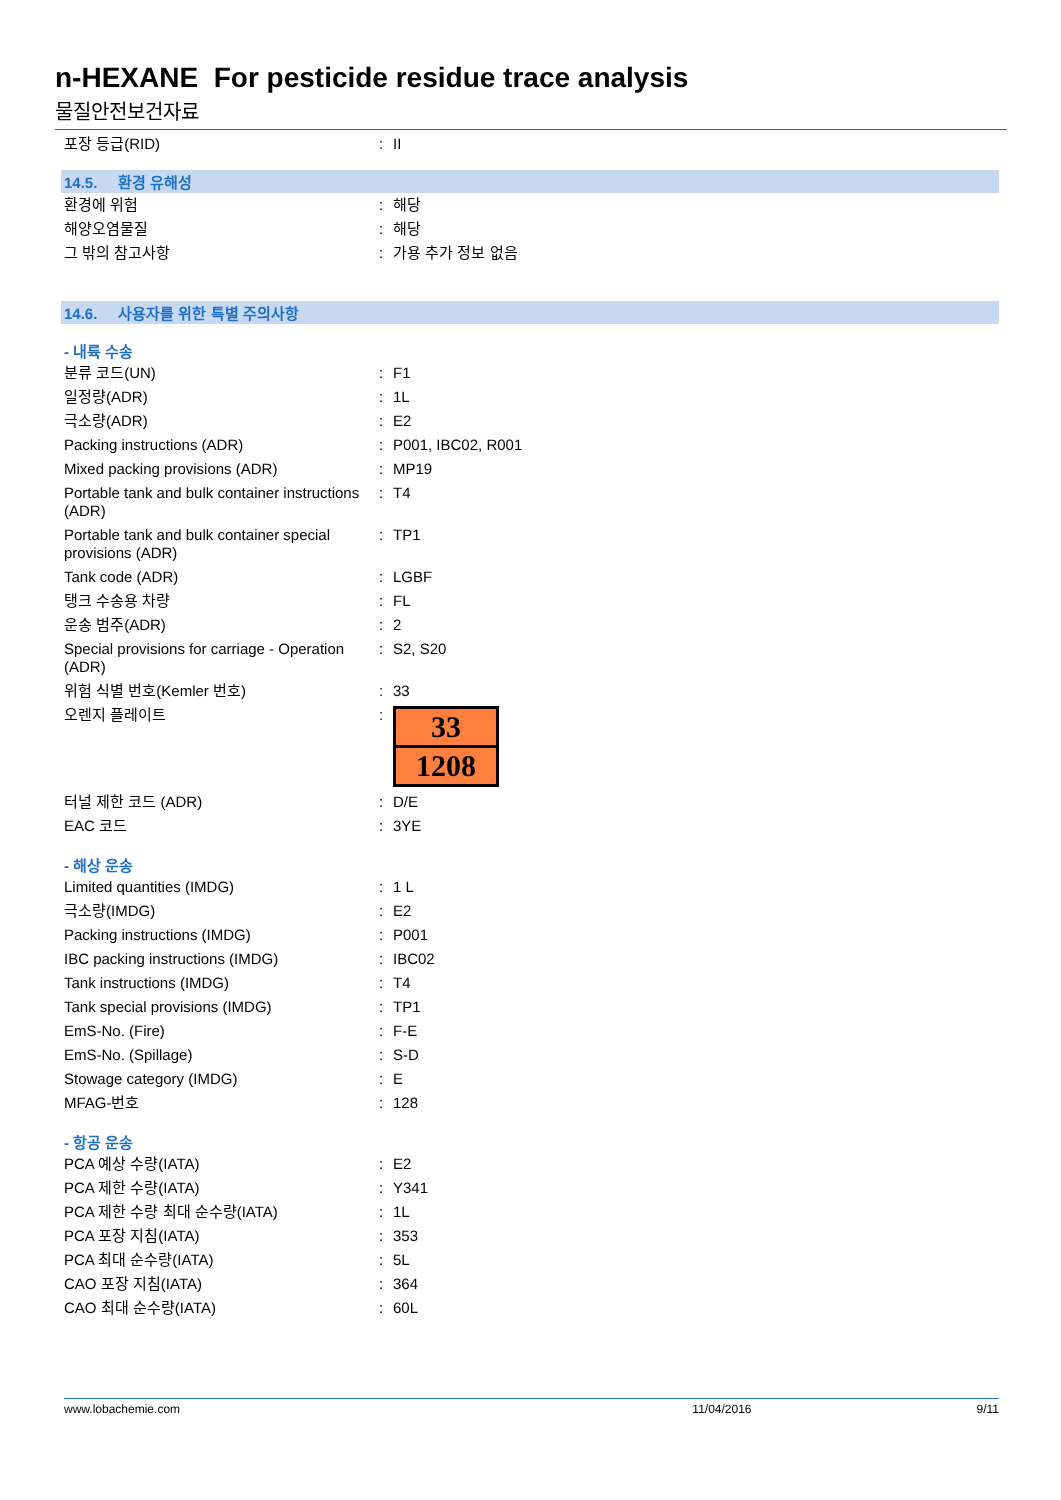n-HEXANE For pesticide residue trace analysis
물질안전보건자료
| 포장 등급(RID) | : | II |
14.5. 환경 유해성
| 환경에 위험 | : | 해당 |
| 해양오염물질 | : | 해당 |
| 그 밖의 참고사항 | : | 가용 추가 정보 없음 |
14.6. 사용자를 위한 특별 주의사항
- 내륙 수송
| 분류 코드(UN) | : | F1 |
| 일정량(ADR) | : | 1L |
| 극소량(ADR) | : | E2 |
| Packing instructions (ADR) | : | P001, IBC02, R001 |
| Mixed packing provisions (ADR) | : | MP19 |
| Portable tank and bulk container instructions (ADR) | : | T4 |
| Portable tank and bulk container special provisions (ADR) | : | TP1 |
| Tank code (ADR) | : | LGBF |
| 탱크 수송용 차량 | : | FL |
| 운송 범주(ADR) | : | 2 |
| Special provisions for carriage - Operation (ADR) | : | S2, S20 |
| 위험 식별 번호(Kemler 번호) | : | 33 |
| 오렌지 플레이트 | : | 33 1208 |
| 터널 제한 코드 (ADR) | : | D/E |
| EAC 코드 | : | 3YE |
- 해상 운송
| Limited quantities (IMDG) | : | 1 L |
| 극소량(IMDG) | : | E2 |
| Packing instructions (IMDG) | : | P001 |
| IBC packing instructions (IMDG) | : | IBC02 |
| Tank instructions (IMDG) | : | T4 |
| Tank special provisions (IMDG) | : | TP1 |
| EmS-No. (Fire) | : | F-E |
| EmS-No. (Spillage) | : | S-D |
| Stowage category (IMDG) | : | E |
| MFAG-번호 | : | 128 |
- 항공 운송
| PCA 예상 수량(IATA) | : | E2 |
| PCA 제한 수량(IATA) | : | Y341 |
| PCA 제한 수량 최대 순수량(IATA) | : | 1L |
| PCA 포장 지침(IATA) | : | 353 |
| PCA 최대 순수량(IATA) | : | 5L |
| CAO 포장 지침(IATA) | : | 364 |
| CAO 최대 순수량(IATA) | : | 60L |
www.lobachemie.com 11/04/2016 9/11